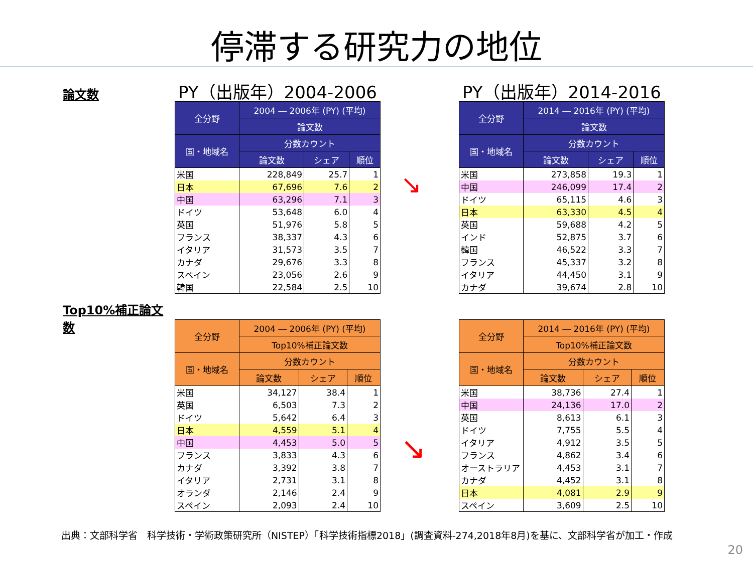停滞する研究力の地位
論文数
PY（出版年）2004-2006
| 全分野 | 2004 ― 2006年 (PY) (平均) | | |
| --- | --- | --- | --- |
| | 論文数 | | |
| 国・地域名 | 分数カウント | | |
| | 論文数 | シェア | 順位 |
| 米国 | 228,849 | 25.7 | 1 |
| 日本 | 67,696 | 7.6 | 2 |
| 中国 | 63,296 | 7.1 | 3 |
| ドイツ | 53,648 | 6.0 | 4 |
| 英国 | 51,976 | 5.8 | 5 |
| フランス | 38,337 | 4.3 | 6 |
| イタリア | 31,573 | 3.5 | 7 |
| カナダ | 29,676 | 3.3 | 8 |
| スペイン | 23,056 | 2.6 | 9 |
| 韓国 | 22,584 | 2.5 | 10 |
↘
PY（出版年）2014-2016
| 全分野 | 2014 ― 2016年 (PY) (平均) | | |
| --- | --- | --- | --- |
| | 論文数 | | |
| 国・地域名 | 分数カウント | | |
| | 論文数 | シェア | 順位 |
| 米国 | 273,858 | 19.3 | 1 |
| 中国 | 246,099 | 17.4 | 2 |
| ドイツ | 65,115 | 4.6 | 3 |
| 日本 | 63,330 | 4.5 | 4 |
| 英国 | 59,688 | 4.2 | 5 |
| インド | 52,875 | 3.7 | 6 |
| 韓国 | 46,522 | 3.3 | 7 |
| フランス | 45,337 | 3.2 | 8 |
| イタリア | 44,450 | 3.1 | 9 |
| カナダ | 39,674 | 2.8 | 10 |
Top10%補正論文数
| 全分野 | 2004 ― 2006年 (PY) (平均) | | |
| --- | --- | --- | --- |
| | Top10%補正論文数 | | |
| 国・地域名 | 分数カウント | | |
| | 論文数 | シェア | 順位 |
| 米国 | 34,127 | 38.4 | 1 |
| 英国 | 6,503 | 7.3 | 2 |
| ドイツ | 5,642 | 6.4 | 3 |
| 日本 | 4,559 | 5.1 | 4 |
| 中国 | 4,453 | 5.0 | 5 |
| フランス | 3,833 | 4.3 | 6 |
| カナダ | 3,392 | 3.8 | 7 |
| イタリア | 2,731 | 3.1 | 8 |
| オランダ | 2,146 | 2.4 | 9 |
| スペイン | 2,093 | 2.4 | 10 |
↘
| 全分野 | 2014 ― 2016年 (PY) (平均) | | |
| --- | --- | --- | --- |
| | Top10%補正論文数 | | |
| 国・地域名 | 分数カウント | | |
| | 論文数 | シェア | 順位 |
| 米国 | 38,736 | 27.4 | 1 |
| 中国 | 24,136 | 17.0 | 2 |
| 英国 | 8,613 | 6.1 | 3 |
| ドイツ | 7,755 | 5.5 | 4 |
| イタリア | 4,912 | 3.5 | 5 |
| フランス | 4,862 | 3.4 | 6 |
| オーストラリア | 4,453 | 3.1 | 7 |
| カナダ | 4,452 | 3.1 | 8 |
| 日本 | 4,081 | 2.9 | 9 |
| スペイン | 3,609 | 2.5 | 10 |
出典：文部科学省　科学技術・学術政策研究所（NISTEP）「科学技術指標2018」(調査資料‐274,2018年8月)を基に、文部科学省が加工・作成
20